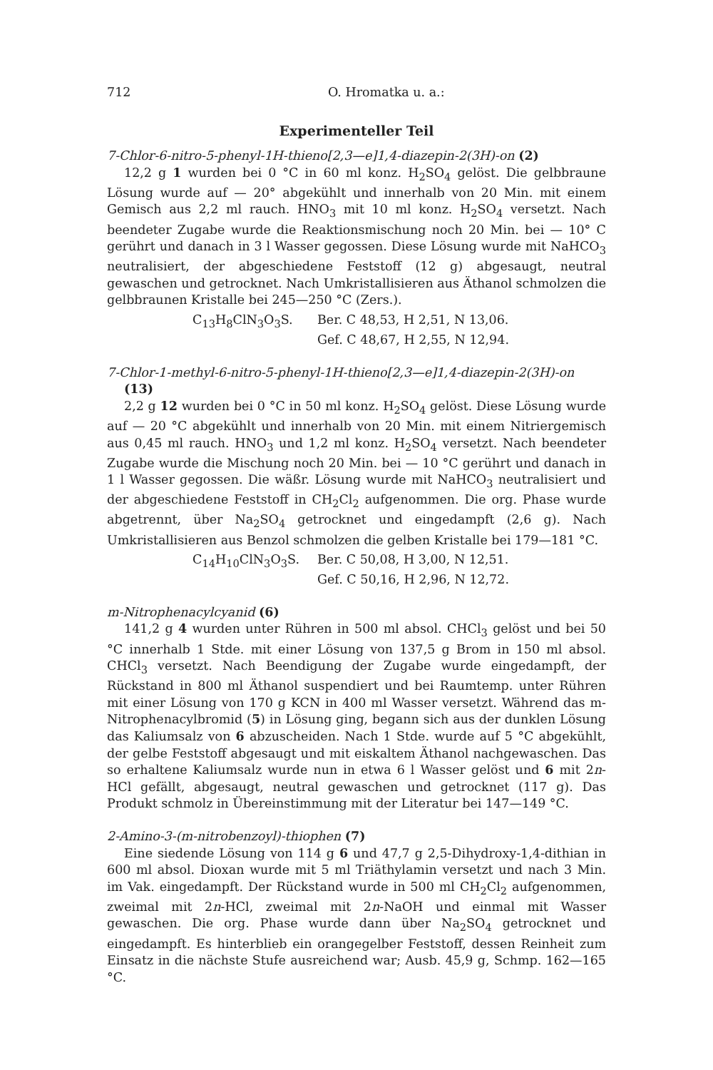712 O. Hromatka u. a.:
Experimenteller Teil
7-Chlor-6-nitro-5-phenyl-1H-thieno[2,3—e]1,4-diazepin-2(3H)-on (2)
12,2 g 1 wurden bei 0 °C in 60 ml konz. H<sub>2</sub>SO<sub>4</sub> gelöst. Die gelbbraune Lösung wurde auf — 20° abgekühlt und innerhalb von 20 Min. mit einem Gemisch aus 2,2 ml rauch. HNO<sub>3</sub> mit 10 ml konz. H<sub>2</sub>SO<sub>4</sub> versetzt. Nach beendeter Zugabe wurde die Reaktionsmischung noch 20 Min. bei — 10° C gerührt und danach in 3 l Wasser gegossen. Diese Lösung wurde mit NaHCO<sub>3</sub> neutralisiert, der abgeschiedene Feststoff (12 g) abgesaugt, neutral gewaschen und getrocknet. Nach Umkristallisieren aus Äthanol schmolzen die gelbbraunen Kristalle bei 245—250 °C (Zers.).
C<sub>13</sub>H<sub>8</sub>ClN<sub>3</sub>O<sub>3</sub>S. Ber. C 48,53, H 2,51, N 13,06.
Gef. C 48,67, H 2,55, N 12,94.
7-Chlor-1-methyl-6-nitro-5-phenyl-1H-thieno[2,3—e]1,4-diazepin-2(3H)-on (13)
2,2 g 12 wurden bei 0 °C in 50 ml konz. H<sub>2</sub>SO<sub>4</sub> gelöst. Diese Lösung wurde auf — 20 °C abgekühlt und innerhalb von 20 Min. mit einem Nitriergemisch aus 0,45 ml rauch. HNO<sub>3</sub> und 1,2 ml konz. H<sub>2</sub>SO<sub>4</sub> versetzt. Nach beendeter Zugabe wurde die Mischung noch 20 Min. bei — 10 °C gerührt und danach in 1 l Wasser gegossen. Die wäßr. Lösung wurde mit NaHCO<sub>3</sub> neutralisiert und der abgeschiedene Feststoff in CH<sub>2</sub>Cl<sub>2</sub> aufgenommen. Die org. Phase wurde abgetrennt, über Na<sub>2</sub>SO<sub>4</sub> getrocknet und eingedampft (2,6 g). Nach Umkristallisieren aus Benzol schmolzen die gelben Kristalle bei 179—181 °C.
C<sub>14</sub>H<sub>10</sub>ClN<sub>3</sub>O<sub>3</sub>S. Ber. C 50,08, H 3,00, N 12,51.
Gef. C 50,16, H 2,96, N 12,72.
m-Nitrophenacylcyanid (6)
141,2 g 4 wurden unter Rühren in 500 ml absol. CHCl<sub>3</sub> gelöst und bei 50 °C innerhalb 1 Stde. mit einer Lösung von 137,5 g Brom in 150 ml absol. CHCl<sub>3</sub> versetzt. Nach Beendigung der Zugabe wurde eingedampft, der Rückstand in 800 ml Äthanol suspendiert und bei Raumtemp. unter Rühren mit einer Lösung von 170 g KCN in 400 ml Wasser versetzt. Während das m-Nitrophenacylbromid (5) in Lösung ging, begann sich aus der dunklen Lösung das Kaliumsalz von 6 abzuscheiden. Nach 1 Stde. wurde auf 5 °C abgekühlt, der gelbe Feststoff abgesaugt und mit eiskaltem Äthanol nachgewaschen. Das so erhaltene Kaliumsalz wurde nun in etwa 6 l Wasser gelöst und 6 mit 2n-HCl gefällt, abgesaugt, neutral gewaschen und getrocknet (117 g). Das Produkt schmolz in Übereinstimmung mit der Literatur bei 147—149 °C.
2-Amino-3-(m-nitrobenzoyl)-thiophen (7)
Eine siedende Lösung von 114 g 6 und 47,7 g 2,5-Dihydroxy-1,4-dithian in 600 ml absol. Dioxan wurde mit 5 ml Triäthylamin versetzt und nach 3 Min. im Vak. eingedampft. Der Rückstand wurde in 500 ml CH<sub>2</sub>Cl<sub>2</sub> aufgenommen, zweimal mit 2n-HCl, zweimal mit 2n-NaOH und einmal mit Wasser gewaschen. Die org. Phase wurde dann über Na<sub>2</sub>SO<sub>4</sub> getrocknet und eingedampft. Es hinterblieb ein orangegelber Feststoff, dessen Reinheit zum Einsatz in die nächste Stufe ausreichend war; Ausb. 45,9 g, Schmp. 162—165 °C.